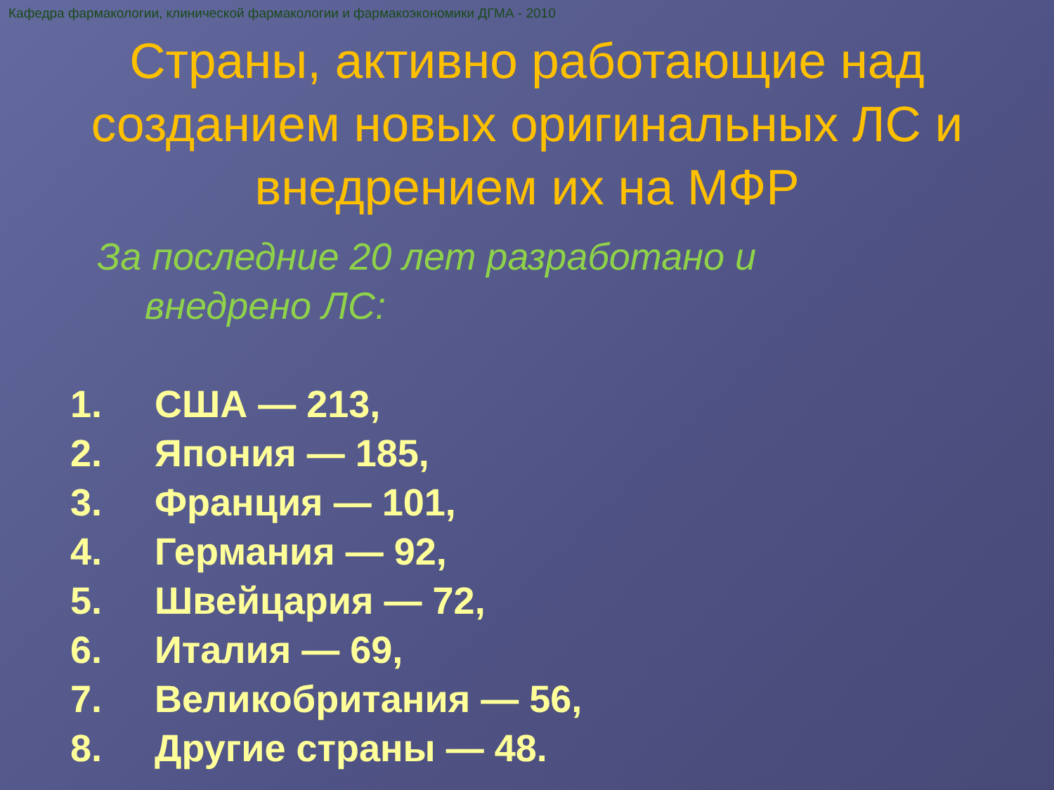Кафедра фармакологии, клинической фармакологии и фармакоэкономики ДГМА - 2010
Страны, активно работающие над созданием новых оригинальных ЛС и внедрением их на МФР
За последние 20 лет разработано и внедрено ЛС:
1. США — 213,
2. Япония — 185,
3. Франция — 101,
4. Германия — 92,
5. Швейцария — 72,
6. Италия — 69,
7. Великобритания — 56,
8. Другие страны — 48.